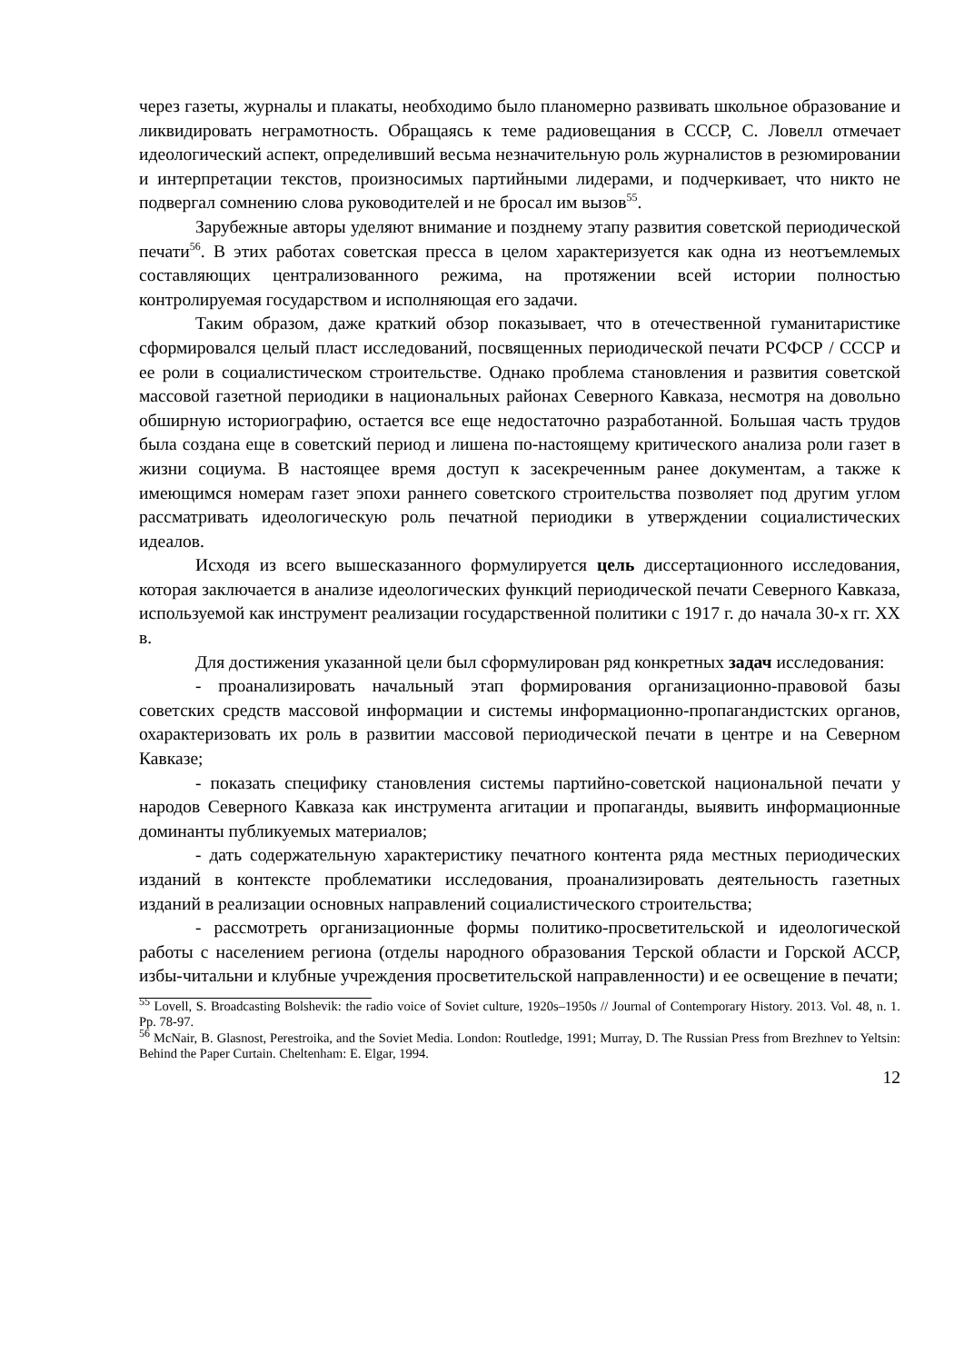через газеты, журналы и плакаты, необходимо было планомерно развивать школьное образование и ликвидировать неграмотность. Обращаясь к теме радиовещания в СССР, С. Ловелл отмечает идеологический аспект, определивший весьма незначительную роль журналистов в резюмировании и интерпретации текстов, произносимых партийными лидерами, и подчеркивает, что никто не подвергал сомнению слова руководителей и не бросал им вызов<sup>55</sup>.
Зарубежные авторы уделяют внимание и позднему этапу развития советской периодической печати<sup>56</sup>. В этих работах советская пресса в целом характеризуется как одна из неотъемлемых составляющих централизованного режима, на протяжении всей истории полностью контролируемая государством и исполняющая его задачи.
Таким образом, даже краткий обзор показывает, что в отечественной гуманитаристике сформировался целый пласт исследований, посвященных периодической печати РСФСР / СССР и ее роли в социалистическом строительстве. Однако проблема становления и развития советской массовой газетной периодики в национальных районах Северного Кавказа, несмотря на довольно обширную историографию, остается все еще недостаточно разработанной. Большая часть трудов была создана еще в советский период и лишена по-настоящему критического анализа роли газет в жизни социума. В настоящее время доступ к засекреченным ранее документам, а также к имеющимся номерам газет эпохи раннего советского строительства позволяет под другим углом рассматривать идеологическую роль печатной периодики в утверждении социалистических идеалов.
Исходя из всего вышесказанного формулируется цель диссертационного исследования, которая заключается в анализе идеологических функций периодической печати Северного Кавказа, используемой как инструмент реализации государственной политики с 1917 г. до начала 30-х гг. XX в.
Для достижения указанной цели был сформулирован ряд конкретных задач исследования:
- проанализировать начальный этап формирования организационно-правовой базы советских средств массовой информации и системы информационно-пропагандистских органов, охарактеризовать их роль в развитии массовой периодической печати в центре и на Северном Кавказе;
- показать специфику становления системы партийно-советской национальной печати у народов Северного Кавказа как инструмента агитации и пропаганды, выявить информационные доминанты публикуемых материалов;
- дать содержательную характеристику печатного контента ряда местных периодических изданий в контексте проблематики исследования, проанализировать деятельность газетных изданий в реализации основных направлений социалистического строительства;
- рассмотреть организационные формы политико-просветительской и идеологической работы с населением региона (отделы народного образования Терской области и Горской АССР, избы-читальни и клубные учреждения просветительской направленности) и ее освещение в печати;
<sup>55</sup> Lovell, S. Broadcasting Bolshevik: the radio voice of Soviet culture, 1920s–1950s // Journal of Contemporary History. 2013. Vol. 48, n. 1. Pp. 78-97.
<sup>56</sup> McNair, B. Glasnost, Perestroika, and the Soviet Media. London: Routledge, 1991; Murray, D. The Russian Press from Brezhnev to Yeltsin: Behind the Paper Curtain. Cheltenham: E. Elgar, 1994.
12